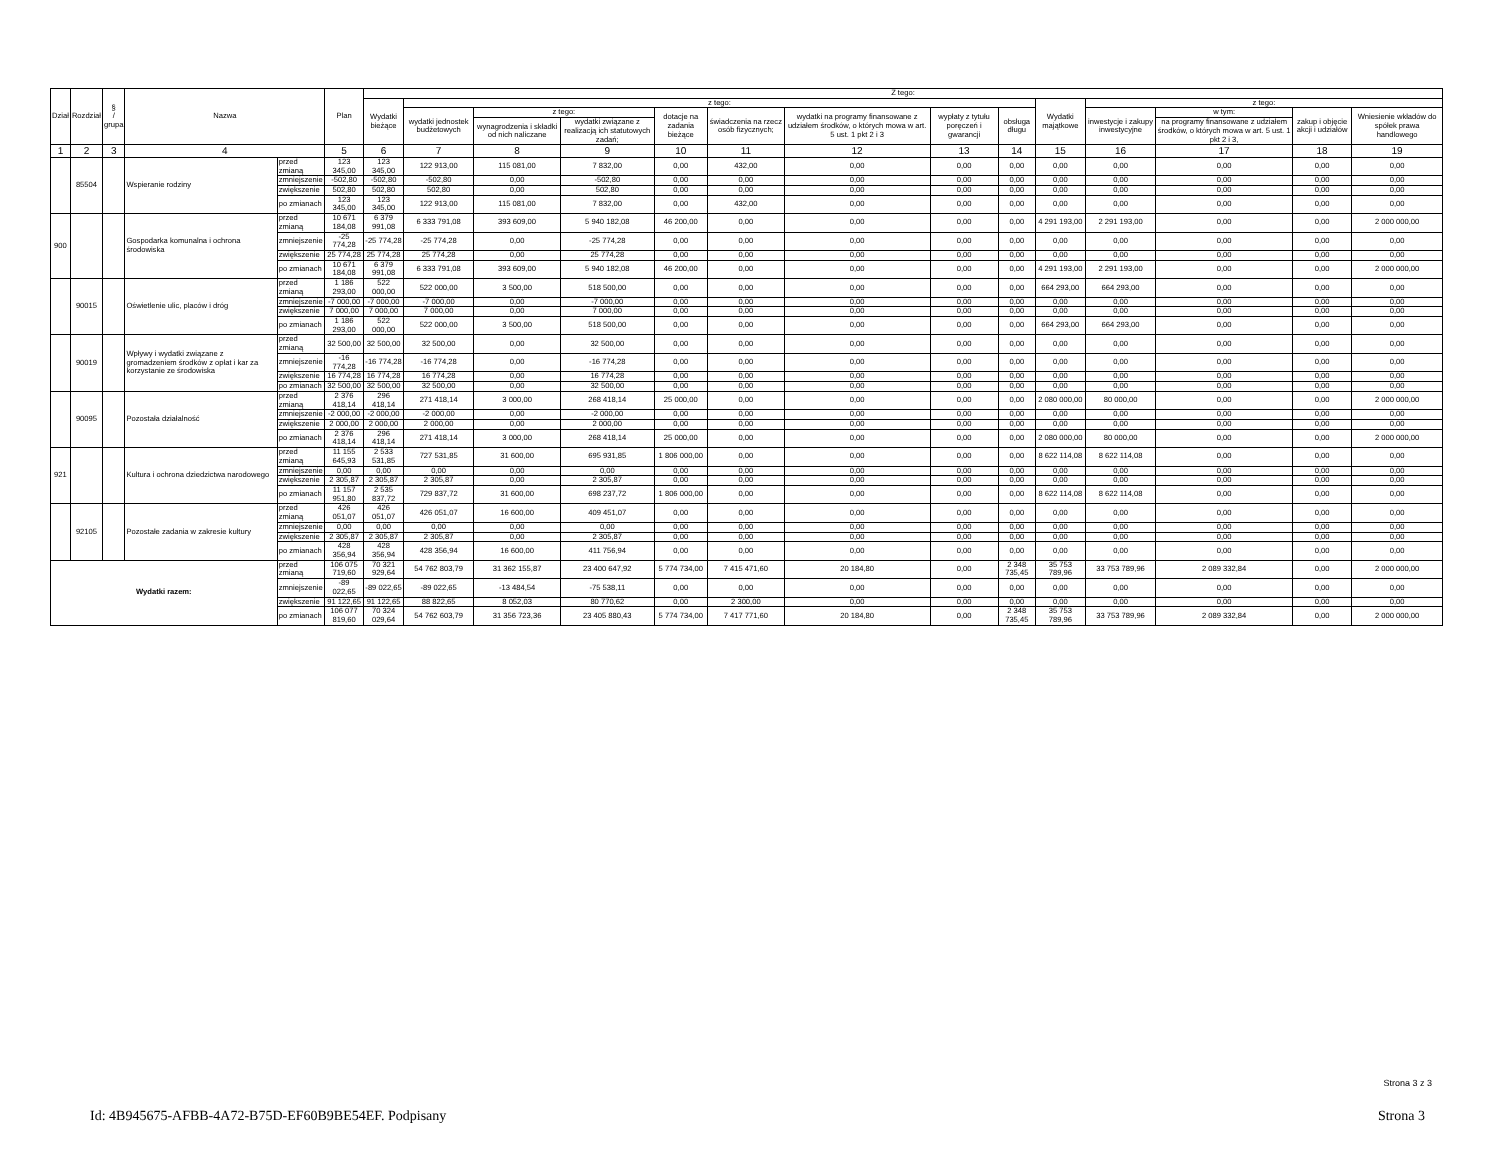| Dział | Rozdział | § / grupa | Nazwa | | Plan | Z tego: | | | | | | | | | | | | | |
| --- | --- | --- | --- | --- | --- | --- | --- | --- | --- | --- | --- | --- | --- | --- | --- | --- | --- | --- | --- |
| | | | | | | Wydatki bieżące | z tego: | | | | | | | | Wydatki majątkowe | z tego: | | | |
| | | | | | | | wydatki jednostek budżetowych | z tego: | | dotacje na zadania bieżące | świadczenia na rzecz osób fizycznych; | wydatki na programy finansowane z udziałem środków, o których mowa w art. 5 ust. 1 pkt 2 i 3 | wypłaty z tytułu poręczeń i gwarancji | obsługa długu | | inwestycje i zakupy inwestycyjne | w tym: | zakup i objęcie akcji i udziałów | Wniesienie wkładów do spółek prawa handlowego |
| | | | | | | | | wynagrodzenia i składki od nich naliczane | wydatki związane z realizacją ich statutowych zadań; | | | | | | | | na programy finansowane z udziałem środków, o których mowa w art. 5 ust. 1 pkt 2 i 3, | | |
| 1 | 2 | 3 | 4 | | 5 | 6 | 7 | 8 | 9 | 10 | 11 | 12 | 13 | 14 | 15 | 16 | 17 | 18 | 19 |
| | 85504 | | Wspieranie rodziny | przed zmianą | 123 345,00 | 123 345,00 | 122 913,00 | 115 081,00 | 7 832,00 | 0,00 | 432,00 | 0,00 | 0,00 | 0,00 | 0,00 | 0,00 | 0,00 | 0,00 | 0,00 |
| | | | | zmniejszenie | -502,80 | -502,80 | -502,80 | 0,00 | -502,80 | 0,00 | 0,00 | 0,00 | 0,00 | 0,00 | 0,00 | 0,00 | 0,00 | 0,00 | 0,00 |
| | | | | zwiększenie | 502,80 | 502,80 | 502,80 | 0,00 | 502,80 | 0,00 | 0,00 | 0,00 | 0,00 | 0,00 | 0,00 | 0,00 | 0,00 | 0,00 | 0,00 |
| | | | | po zmianach | 123 345,00 | 123 345,00 | 122 913,00 | 115 081,00 | 7 832,00 | 0,00 | 432,00 | 0,00 | 0,00 | 0,00 | 0,00 | 0,00 | 0,00 | 0,00 | 0,00 |
| 900 | | | Gospodarka komunalna i ochrona środowiska | przed zmianą | 10 671 184,08 | 6 379 991,08 | 6 333 791,08 | 393 609,00 | 5 940 182,08 | 46 200,00 | 0,00 | 0,00 | 0,00 | 0,00 | 4 291 193,00 | 2 291 193,00 | 0,00 | 0,00 | 2 000 000,00 |
| | | | | zmniejszenie | -25 774,28 | -25 774,28 | -25 774,28 | 0,00 | -25 774,28 | 0,00 | 0,00 | 0,00 | 0,00 | 0,00 | 0,00 | 0,00 | 0,00 | 0,00 | 0,00 |
| | | | | zwiększenie | 25 774,28 | 25 774,28 | 25 774,28 | 0,00 | 25 774,28 | 0,00 | 0,00 | 0,00 | 0,00 | 0,00 | 0,00 | 0,00 | 0,00 | 0,00 | 0,00 |
| | | | | po zmianach | 10 671 184,08 | 6 379 991,08 | 6 333 791,08 | 393 609,00 | 5 940 182,08 | 46 200,00 | 0,00 | 0,00 | 0,00 | 0,00 | 4 291 193,00 | 2 291 193,00 | 0,00 | 0,00 | 2 000 000,00 |
| | 90015 | | Oświetlenie ulic, placów i dróg | przed zmianą | 1 186 293,00 | 522 000,00 | 522 000,00 | 3 500,00 | 518 500,00 | 0,00 | 0,00 | 0,00 | 0,00 | 0,00 | 664 293,00 | 664 293,00 | 0,00 | 0,00 | 0,00 |
| | | | | zmniejszenie | -7 000,00 | -7 000,00 | -7 000,00 | 0,00 | -7 000,00 | 0,00 | 0,00 | 0,00 | 0,00 | 0,00 | 0,00 | 0,00 | 0,00 | 0,00 | 0,00 |
| | | | | zwiększenie | 7 000,00 | 7 000,00 | 7 000,00 | 0,00 | 7 000,00 | 0,00 | 0,00 | 0,00 | 0,00 | 0,00 | 0,00 | 0,00 | 0,00 | 0,00 | 0,00 |
| | | | | po zmianach | 1 186 293,00 | 522 000,00 | 522 000,00 | 3 500,00 | 518 500,00 | 0,00 | 0,00 | 0,00 | 0,00 | 0,00 | 664 293,00 | 664 293,00 | 0,00 | 0,00 | 0,00 |
| | 90019 | | Wpływy i wydatki związane z gromadzeniem środków z opłat i kar za korzystanie ze środowiska | przed zmianą | 32 500,00 | 32 500,00 | 32 500,00 | 0,00 | 32 500,00 | 0,00 | 0,00 | 0,00 | 0,00 | 0,00 | 0,00 | 0,00 | 0,00 | 0,00 | 0,00 |
| | | | | zmniejszenie | -16 774,28 | -16 774,28 | -16 774,28 | 0,00 | -16 774,28 | 0,00 | 0,00 | 0,00 | 0,00 | 0,00 | 0,00 | 0,00 | 0,00 | 0,00 | 0,00 |
| | | | | zwiększenie | 16 774,28 | 16 774,28 | 16 774,28 | 0,00 | 16 774,28 | 0,00 | 0,00 | 0,00 | 0,00 | 0,00 | 0,00 | 0,00 | 0,00 | 0,00 | 0,00 |
| | | | | po zmianach | 32 500,00 | 32 500,00 | 32 500,00 | 0,00 | 32 500,00 | 0,00 | 0,00 | 0,00 | 0,00 | 0,00 | 0,00 | 0,00 | 0,00 | 0,00 | 0,00 |
| | 90095 | | Pozostała działalność | przed zmianą | 2 376 418,14 | 296 418,14 | 271 418,14 | 3 000,00 | 268 418,14 | 25 000,00 | 0,00 | 0,00 | 0,00 | 0,00 | 2 080 000,00 | 80 000,00 | 0,00 | 0,00 | 2 000 000,00 |
| | | | | zmniejszenie | -2 000,00 | -2 000,00 | -2 000,00 | 0,00 | -2 000,00 | 0,00 | 0,00 | 0,00 | 0,00 | 0,00 | 0,00 | 0,00 | 0,00 | 0,00 | 0,00 |
| | | | | zwiększenie | 2 000,00 | 2 000,00 | 2 000,00 | 0,00 | 2 000,00 | 0,00 | 0,00 | 0,00 | 0,00 | 0,00 | 0,00 | 0,00 | 0,00 | 0,00 | 0,00 |
| | | | | po zmianach | 2 376 418,14 | 296 418,14 | 271 418,14 | 3 000,00 | 268 418,14 | 25 000,00 | 0,00 | 0,00 | 0,00 | 0,00 | 2 080 000,00 | 80 000,00 | 0,00 | 0,00 | 2 000 000,00 |
| 921 | | | Kultura i ochrona dziedzictwa narodowego | przed zmianą | 11 155 645,93 | 2 533 531,85 | 727 531,85 | 31 600,00 | 695 931,85 | 1 806 000,00 | 0,00 | 0,00 | 0,00 | 0,00 | 8 622 114,08 | 8 622 114,08 | 0,00 | 0,00 | 0,00 |
| | | | | zmniejszenie | 0,00 | 0,00 | 0,00 | 0,00 | 0,00 | 0,00 | 0,00 | 0,00 | 0,00 | 0,00 | 0,00 | 0,00 | 0,00 | 0,00 | 0,00 |
| | | | | zwiększenie | 2 305,87 | 2 305,87 | 2 305,87 | 0,00 | 2 305,87 | 0,00 | 0,00 | 0,00 | 0,00 | 0,00 | 0,00 | 0,00 | 0,00 | 0,00 | 0,00 |
| | | | | po zmianach | 11 157 951,80 | 2 535 837,72 | 729 837,72 | 31 600,00 | 698 237,72 | 1 806 000,00 | 0,00 | 0,00 | 0,00 | 0,00 | 8 622 114,08 | 8 622 114,08 | 0,00 | 0,00 | 0,00 |
| | 92105 | | Pozostałe zadania w zakresie kultury | przed zmianą | 426 051,07 | 426 051,07 | 426 051,07 | 16 600,00 | 409 451,07 | 0,00 | 0,00 | 0,00 | 0,00 | 0,00 | 0,00 | 0,00 | 0,00 | 0,00 | 0,00 |
| | | | | zmniejszenie | 0,00 | 0,00 | 0,00 | 0,00 | 0,00 | 0,00 | 0,00 | 0,00 | 0,00 | 0,00 | 0,00 | 0,00 | 0,00 | 0,00 | 0,00 |
| | | | | zwiększenie | 2 305,87 | 2 305,87 | 2 305,87 | 0,00 | 2 305,87 | 0,00 | 0,00 | 0,00 | 0,00 | 0,00 | 0,00 | 0,00 | 0,00 | 0,00 | 0,00 |
| | | | | po zmianach | 428 356,94 | 428 356,94 | 428 356,94 | 16 600,00 | 411 756,94 | 0,00 | 0,00 | 0,00 | 0,00 | 0,00 | 0,00 | 0,00 | 0,00 | 0,00 | 0,00 |
| Wydatki razem: | | | | przed zmianą | 106 075 719,60 | 70 321 929,64 | 54 762 803,79 | 31 362 155,87 | 23 400 647,92 | 5 774 734,00 | 7 415 471,60 | 20 184,80 | 0,00 | 2 348 735,45 | 35 753 789,96 | 33 753 789,96 | 2 089 332,84 | 0,00 | 2 000 000,00 |
| | | | | zmniejszenie | -89 022,65 | -89 022,65 | -89 022,65 | -13 484,54 | -75 538,11 | 0,00 | 0,00 | 0,00 | 0,00 | 0,00 | 0,00 | 0,00 | 0,00 | 0,00 | 0,00 |
| | | | | zwiększenie | 91 122,65 | 91 122,65 | 88 822,65 | 8 052,03 | 80 770,62 | 0,00 | 2 300,00 | 0,00 | 0,00 | 0,00 | 0,00 | 0,00 | 0,00 | 0,00 | 0,00 |
| | | | | po zmianach | 106 077 819,60 | 70 324 029,64 | 54 762 603,79 | 31 356 723,36 | 23 405 880,43 | 5 774 734,00 | 7 417 771,60 | 20 184,80 | 0,00 | 2 348 735,45 | 35 753 789,96 | 33 753 789,96 | 2 089 332,84 | 0,00 | 2 000 000,00 |
Strona 3 z 3
Id: 4B945675-AFBB-4A72-B75D-EF60B9BE54EF. Podpisany Strona 3